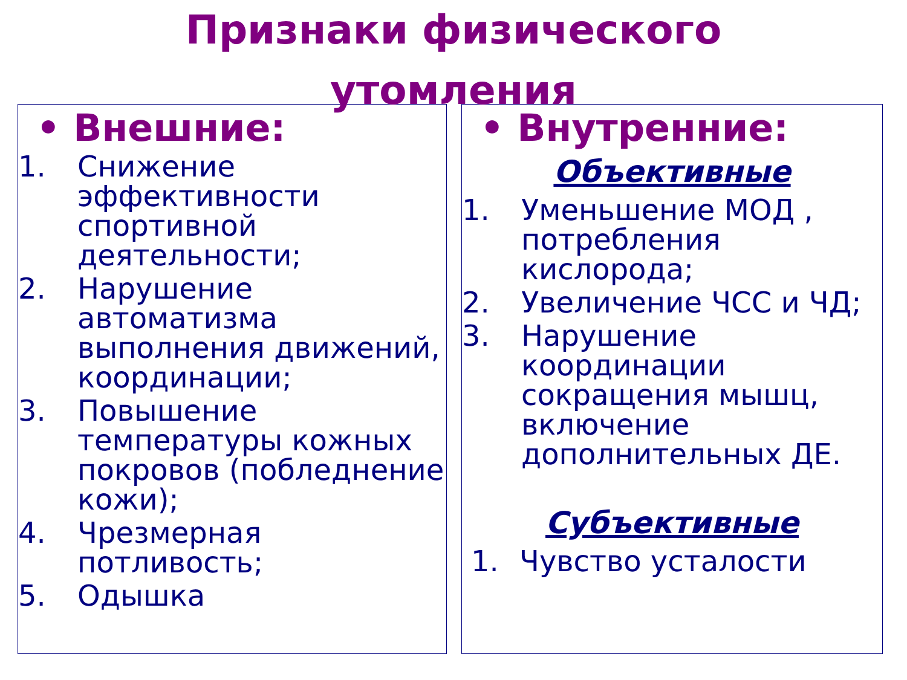Признаки физического
утомления
• Внешние:
1. Снижение эффективности спортивной деятельности;
2. Нарушение автоматизма выполнения движений, координации;
3. Повышение температуры кожных покровов (побледнение кожи);
4. Чрезмерная потливость;
5. Одышка
• Внутренние:
Объективные
1. Уменьшение МОД , потребления кислорода;
2. Увеличение ЧСС и ЧД;
3. Нарушение координации сокращения мышц, включение дополнительных ДЕ.
Субъективные
1. Чувство усталости